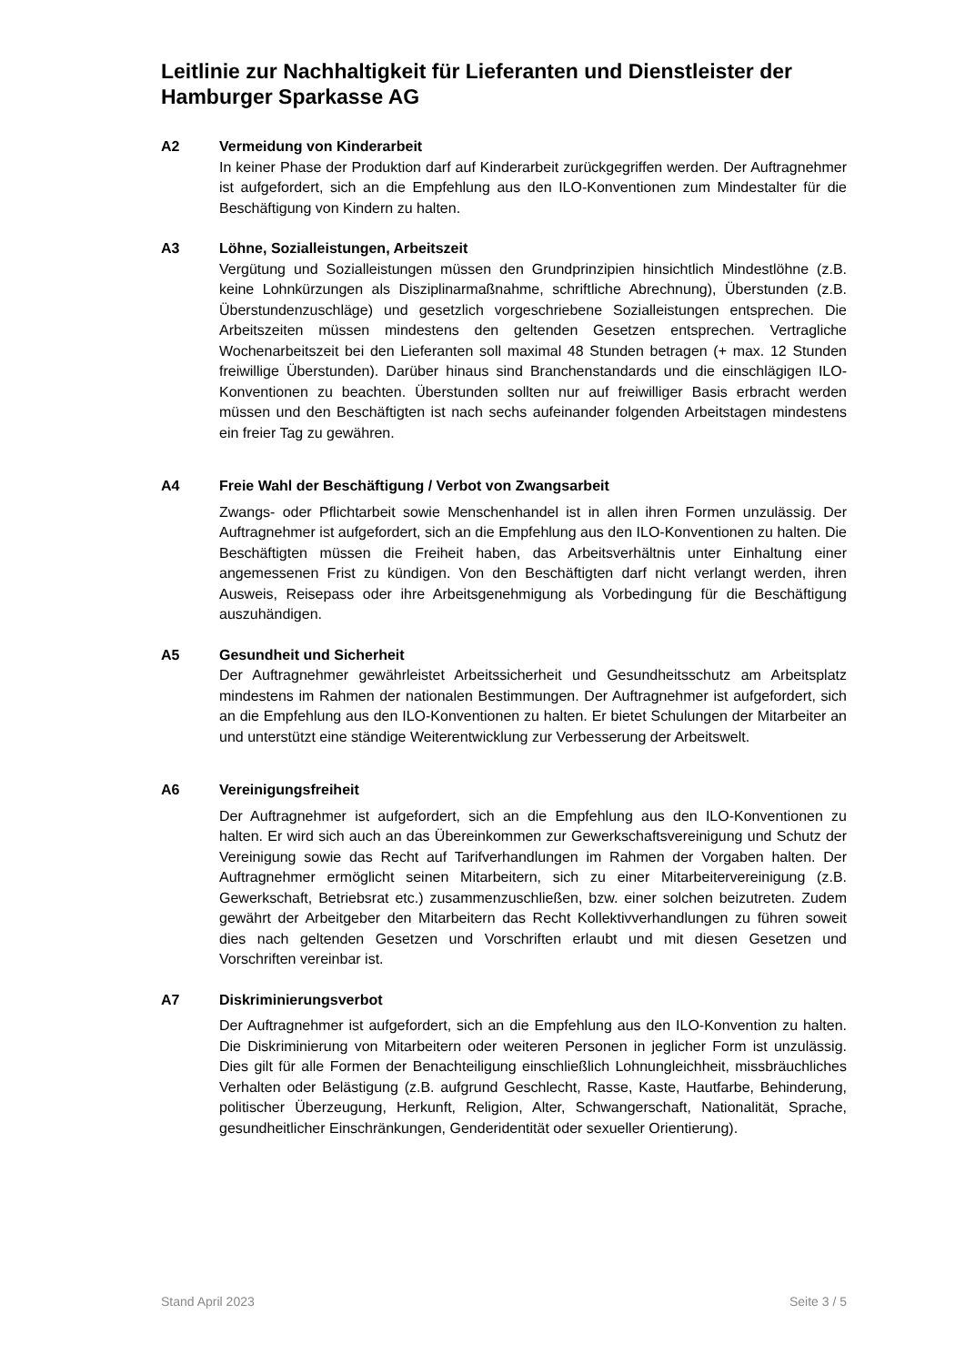Leitlinie zur Nachhaltigkeit für Lieferanten und Dienstleister der Hamburger Sparkasse AG
A2
Vermeidung von Kinderarbeit
In keiner Phase der Produktion darf auf Kinderarbeit zurückgegriffen werden. Der Auftragnehmer ist aufgefordert, sich an die Empfehlung aus den ILO-Konventionen zum Mindestalter für die Beschäftigung von Kindern zu halten.
A3
Löhne, Sozialleistungen, Arbeitszeit
Vergütung und Sozialleistungen müssen den Grundprinzipien hinsichtlich Mindestlöhne (z.B. keine Lohnkürzungen als Disziplinarmaßnahme, schriftliche Abrechnung), Überstunden (z.B. Überstundenzuschläge) und gesetzlich vorgeschriebene Sozialleistungen entsprechen. Die Arbeitszeiten müssen mindestens den geltenden Gesetzen entsprechen. Vertragliche Wochenarbeitszeit bei den Lieferanten soll maximal 48 Stunden betragen (+ max. 12 Stunden freiwillige Überstunden). Darüber hinaus sind Branchenstandards und die einschlägigen ILO- Konventionen zu beachten. Überstunden sollten nur auf freiwilliger Basis erbracht werden müssen und den Beschäftigten ist nach sechs aufeinander folgenden Arbeitstagen mindestens ein freier Tag zu gewähren.
A4
Freie Wahl der Beschäftigung / Verbot von Zwangsarbeit
Zwangs- oder Pflichtarbeit sowie Menschenhandel ist in allen ihren Formen unzulässig. Der Auftragnehmer ist aufgefordert, sich an die Empfehlung aus den ILO-Konventionen zu halten. Die Beschäftigten müssen die Freiheit haben, das Arbeitsverhältnis unter Einhaltung einer angemessenen Frist zu kündigen. Von den Beschäftigten darf nicht verlangt werden, ihren Ausweis, Reisepass oder ihre Arbeitsgenehmigung als Vorbedingung für die Beschäftigung auszuhändigen.
A5
Gesundheit und Sicherheit
Der Auftragnehmer gewährleistet Arbeitssicherheit und Gesundheitsschutz am Arbeitsplatz mindestens im Rahmen der nationalen Bestimmungen. Der Auftragnehmer ist aufgefordert, sich an die Empfehlung aus den ILO-Konventionen zu halten. Er bietet Schulungen der Mitarbeiter an und unterstützt eine ständige Weiterentwicklung zur Verbesserung der Arbeitswelt.
A6
Vereinigungsfreiheit
Der Auftragnehmer ist aufgefordert, sich an die Empfehlung aus den ILO-Konventionen zu halten. Er wird sich auch an das Übereinkommen zur Gewerkschaftsvereinigung und Schutz der Vereinigung sowie das Recht auf Tarifverhandlungen im Rahmen der Vorgaben halten. Der Auftragnehmer ermöglicht seinen Mitarbeitern, sich zu einer Mitarbeitervereinigung (z.B. Gewerkschaft, Betriebsrat etc.) zusammenzuschließen, bzw. einer solchen beizutreten. Zudem gewährt der Arbeitgeber den Mitarbeitern das Recht Kollektivverhandlungen zu führen soweit dies nach geltenden Gesetzen und Vorschriften erlaubt und mit diesen Gesetzen und Vorschriften vereinbar ist.
A7
Diskriminierungsverbot
Der Auftragnehmer ist aufgefordert, sich an die Empfehlung aus den ILO-Konvention zu halten. Die Diskriminierung von Mitarbeitern oder weiteren Personen in jeglicher Form ist unzulässig. Dies gilt für alle Formen der Benachteiligung einschließlich Lohnungleichheit, missbräuchliches Verhalten oder Belästigung (z.B. aufgrund Geschlecht, Rasse, Kaste, Hautfarbe, Behinderung, politischer Überzeugung, Herkunft, Religion, Alter, Schwangerschaft, Nationalität, Sprache, gesundheitlicher Einschränkungen, Genderidentität oder sexueller Orientierung).
Stand April 2023 Seite 3 / 5